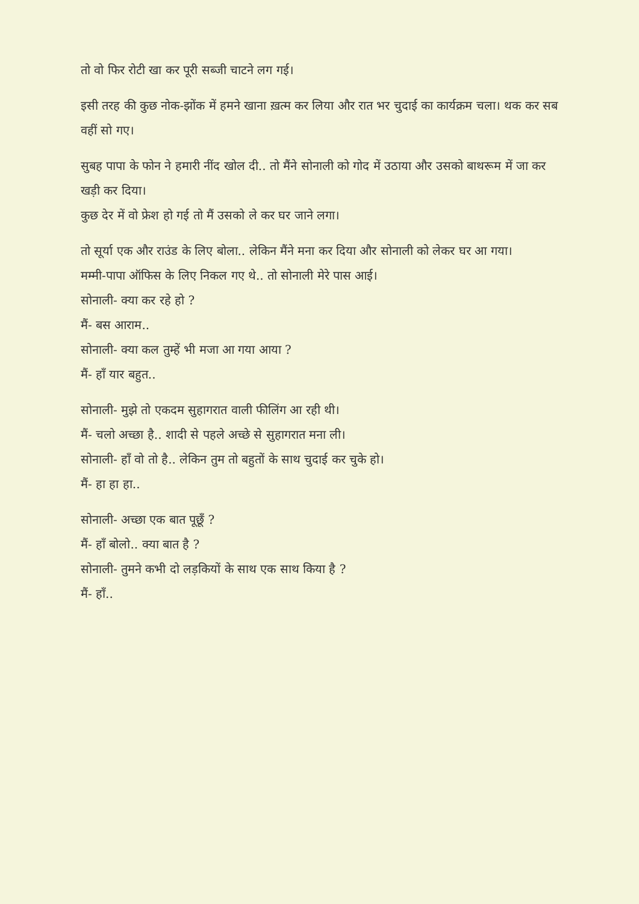तो वो फिर रोटी खा कर पूरी सब्जी चाटने लग गई।
इसी तरह की कुछ नोक-झोंक में हमने खाना ख़त्म कर लिया और रात भर चुदाई का कार्यक्रम चला। थक कर सब वहीं सो गए।
सुबह पापा के फोन ने हमारी नींद खोल दी.. तो मैंने सोनाली को गोद में उठाया और उसको बाथरूम में जा कर खड़ी कर दिया।
कुछ देर में वो फ्रेश हो गई तो मैं उसको ले कर घर जाने लगा।
तो सूर्या एक और राउंड के लिए बोला.. लेकिन मैंने मना कर दिया और सोनाली को लेकर घर आ गया।
मम्मी-पापा ऑफिस के लिए निकल गए थे.. तो सोनाली मेरे पास आई।
सोनाली- क्या कर रहे हो ?
मैं- बस आराम..
सोनाली- क्या कल तुम्हें भी मजा आ गया आया ?
मैं- हाँ यार बहुत..
सोनाली- मुझे तो एकदम सुहागरात वाली फीलिंग आ रही थी।
मैं- चलो अच्छा है.. शादी से पहले अच्छे से सुहागरात मना ली।
सोनाली- हाँ वो तो है.. लेकिन तुम तो बहुतों के साथ चुदाई कर चुके हो।
मैं- हा हा हा..
सोनाली- अच्छा एक बात पूछूँ ?
मैं- हाँ बोलो.. क्या बात है ?
सोनाली- तुमने कभी दो लड़कियों के साथ एक साथ किया है ?
मैं- हाँ..